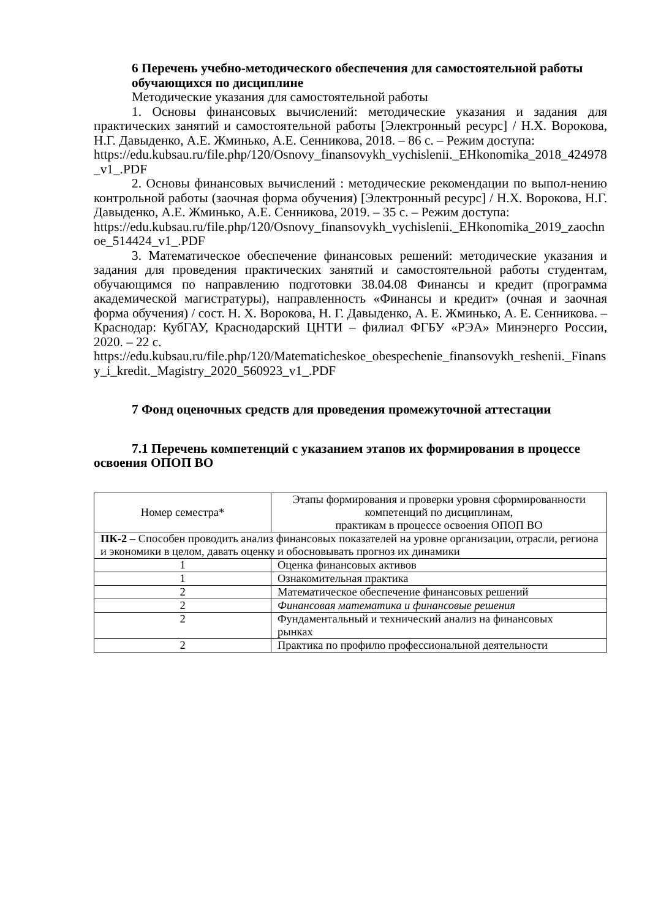6 Перечень учебно-методического обеспечения для самостоятельной работы обучающихся по дисциплине
Методические указания для самостоятельной работы
1. Основы финансовых вычислений: методические указания и задания для практических занятий и самостоятельной работы [Электронный ресурс] / Н.Х. Ворокова, Н.Г. Давыденко, А.Е. Жминько, А.Е. Сенникова, 2018. – 86 с. – Режим доступа:
https://edu.kubsau.ru/file.php/120/Osnovy_finansovykh_vychislenii._EHkonomika_2018_424978_v1_.PDF
2. Основы финансовых вычислений : методические рекомендации по выпол-нению контрольной работы (заочная форма обучения) [Электронный ресурс] / Н.Х. Ворокова, Н.Г. Давыденко, А.Е. Жминько, А.Е. Сенникова, 2019. – 35 с. – Режим доступа:
https://edu.kubsau.ru/file.php/120/Osnovy_finansovykh_vychislenii._EHkonomika_2019_zaochnoe_514424_v1_.PDF
3. Математическое обеспечение финансовых решений: методические указания и задания для проведения практических занятий и самостоятельной работы студентам, обучающимся по направлению подготовки 38.04.08 Финансы и кредит (программа академической магистратуры), направленность «Финансы и кредит» (очная и заочная форма обучения) / сост. Н. Х. Ворокова, Н. Г. Давыденко, А. Е. Жминько, А. Е. Сенникова. – Краснодар: КубГАУ, Краснодарский ЦНТИ – филиал ФГБУ «РЭА» Минэнерго России, 2020. – 22 с.
https://edu.kubsau.ru/file.php/120/Matematicheskoe_obespechenie_finansovykh_resheniі._Finansy_i_kredit._Magistry_2020_560923_v1_.PDF
7 Фонд оценочных средств для проведения промежуточной аттестации
7.1 Перечень компетенций с указанием этапов их формирования в процессе освоения ОПОП ВО
| Номер семестра* | Этапы формирования и проверки уровня сформированности компетенций по дисциплинам, практикам в процессе освоения ОПОП ВО |
| ПК-2 – Способен проводить анализ финансовых показателей на уровне организации, отрасли, региона и экономики в целом, давать оценку и обосновывать прогноз их динамики | |
| 1 | Оценка финансовых активов |
| 1 | Ознакомительная практика |
| 2 | Математическое обеспечение финансовых решений |
| 2 | Финансовая математика и финансовые решения |
| 2 | Фундаментальный и технический анализ на финансовых рынках |
| 2 | Практика по профилю профессиональной деятельности |